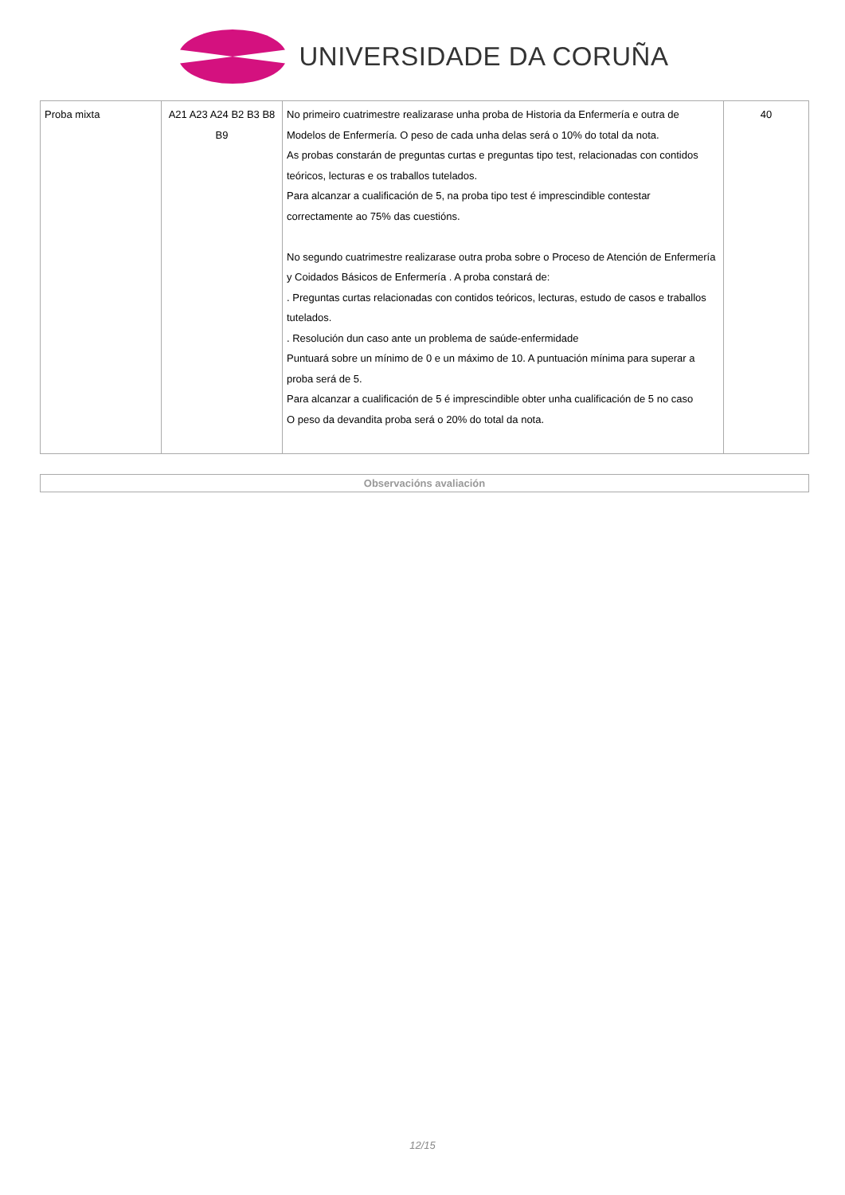UNIVERSIDADE DA CORUÑA
| Proba mixta | A21 A23 A24 B2 B3 B8 B9 | No primeiro cuatrimestre realizarase unha proba de Historia da Enfermería e outra de Modelos de Enfermería. O peso de cada unha delas será o 10% do total da nota. As probas constarán de preguntas curtas e preguntas tipo test, relacionadas con contidos teóricos, lecturas e os traballos tutelados. Para alcanzar a cualificación de 5, na proba tipo test é imprescindible contestar correctamente ao 75% das cuestións. No segundo cuatrimestre realizarase outra proba sobre o Proceso de Atención de Enfermería y Coidados Básicos de Enfermería . A proba constará de: . Preguntas curtas relacionadas con contidos teóricos, lecturas, estudo de casos e traballos tutelados. . Resolución dun caso ante un problema de saúde-enfermidade Puntuará sobre un mínimo de 0 e un máximo de 10. A puntuación mínima para superar a proba será de 5. Para alcanzar a cualificación de 5 é imprescindible obter unha cualificación de 5 no caso O peso da devandita proba será o 20% do total da nota. | 40 |
Observacións avaliación
12/15